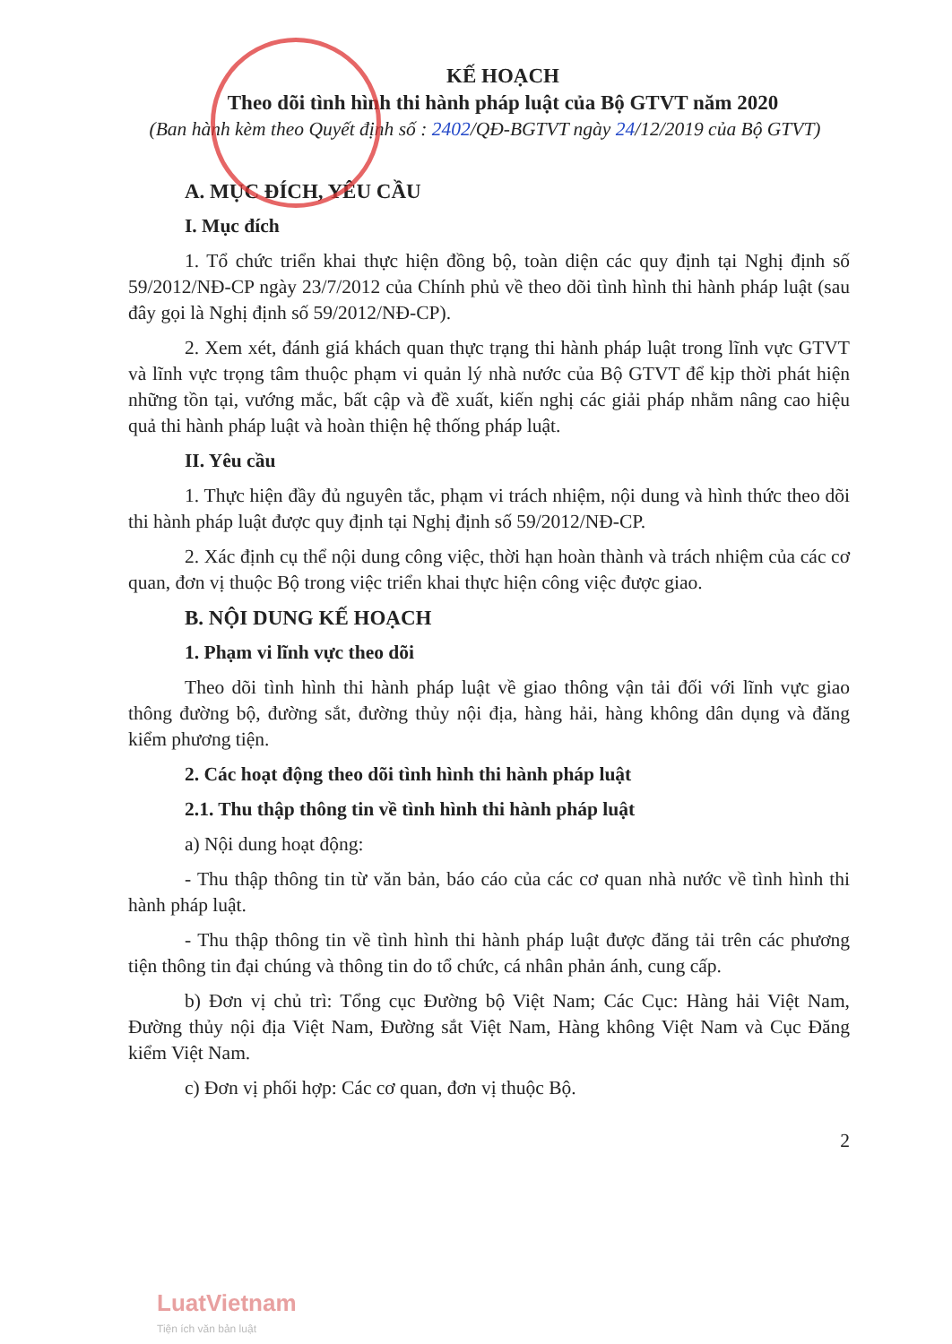KẾ HOẠCH
Theo dõi tình hình thi hành pháp luật của Bộ GTVT năm 2020
(Ban hành kèm theo Quyết định số : 2402/QĐ-BGTVT ngày 24/12/2019 của Bộ GTVT)
A. MỤC ĐÍCH, YÊU CẦU
I. Mục đích
1. Tổ chức triển khai thực hiện đồng bộ, toàn diện các quy định tại Nghị định số 59/2012/NĐ-CP ngày 23/7/2012 của Chính phủ về theo dõi tình hình thi hành pháp luật (sau đây gọi là Nghị định số 59/2012/NĐ-CP).
2. Xem xét, đánh giá khách quan thực trạng thi hành pháp luật trong lĩnh vực GTVT và lĩnh vực trọng tâm thuộc phạm vi quản lý nhà nước của Bộ GTVT để kịp thời phát hiện những tồn tại, vướng mắc, bất cập và đề xuất, kiến nghị các giải pháp nhằm nâng cao hiệu quả thi hành pháp luật và hoàn thiện hệ thống pháp luật.
II. Yêu cầu
1. Thực hiện đầy đủ nguyên tắc, phạm vi trách nhiệm, nội dung và hình thức theo dõi thi hành pháp luật được quy định tại Nghị định số 59/2012/NĐ-CP.
2. Xác định cụ thể nội dung công việc, thời hạn hoàn thành và trách nhiệm của các cơ quan, đơn vị thuộc Bộ trong việc triển khai thực hiện công việc được giao.
B. NỘI DUNG KẾ HOẠCH
1. Phạm vi lĩnh vực theo dõi
Theo dõi tình hình thi hành pháp luật về giao thông vận tải đối với lĩnh vực giao thông đường bộ, đường sắt, đường thủy nội địa, hàng hải, hàng không dân dụng và đăng kiểm phương tiện.
2. Các hoạt động theo dõi tình hình thi hành pháp luật
2.1. Thu thập thông tin về tình hình thi hành pháp luật
a) Nội dung hoạt động:
- Thu thập thông tin từ văn bản, báo cáo của các cơ quan nhà nước về tình hình thi hành pháp luật.
- Thu thập thông tin về tình hình thi hành pháp luật được đăng tải trên các phương tiện thông tin đại chúng và thông tin do tổ chức, cá nhân phản ánh, cung cấp.
b) Đơn vị chủ trì: Tổng cục Đường bộ Việt Nam; Các Cục: Hàng hải Việt Nam, Đường thủy nội địa Việt Nam, Đường sắt Việt Nam, Hàng không Việt Nam và Cục Đăng kiểm Việt Nam.
c) Đơn vị phối hợp: Các cơ quan, đơn vị thuộc Bộ.
2
LuatVietnam
Tiện ích văn bản luật